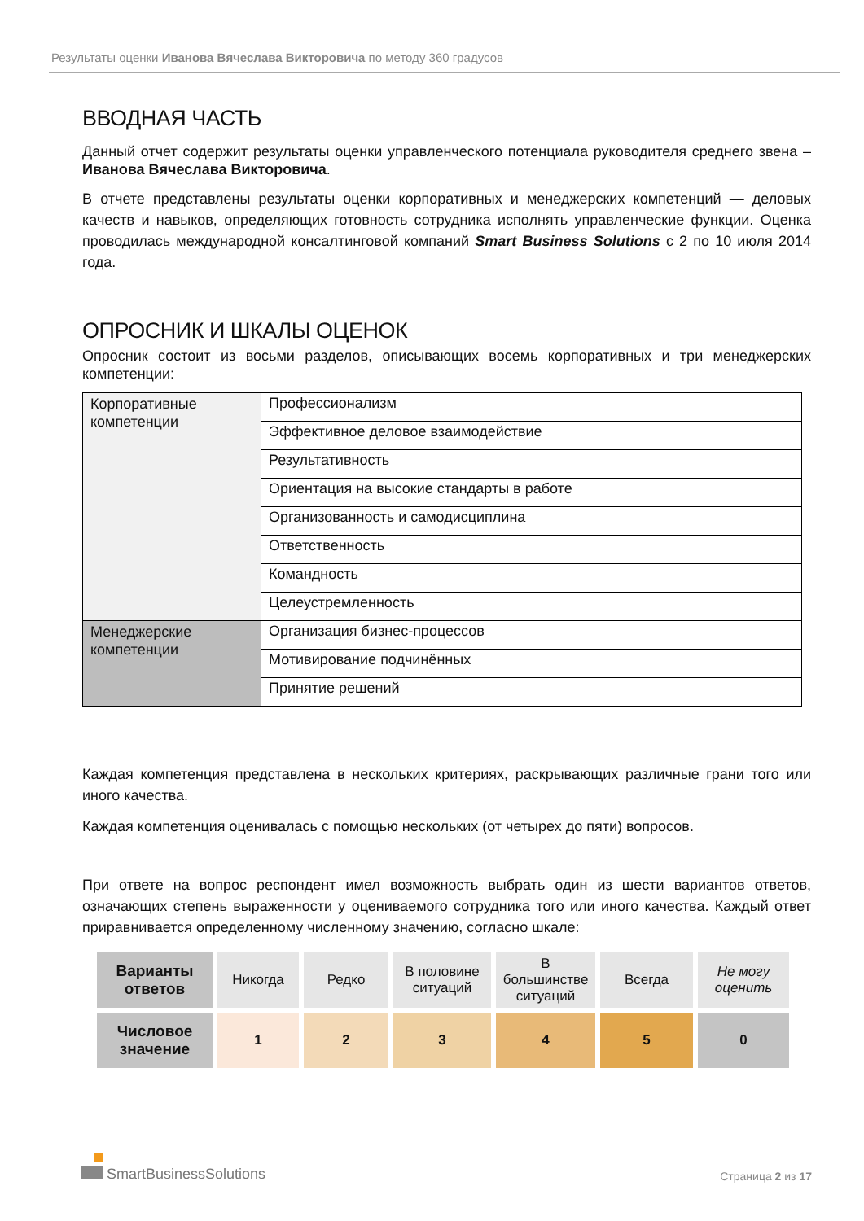Результаты оценки Иванова Вячеслава Викторовича по методу 360 градусов
ВВОДНАЯ ЧАСТЬ
Данный отчет содержит результаты оценки управленческого потенциала руководителя среднего звена – Иванова Вячеслава Викторовича.
В отчете представлены результаты оценки корпоративных и менеджерских компетенций — деловых качеств и навыков, определяющих готовность сотрудника исполнять управленческие функции. Оценка проводилась международной консалтинговой компаний Smart Business Solutions с 2 по 10 июля 2014 года.
ОПРОСНИК И ШКАЛЫ ОЦЕНОК
Опросник состоит из восьми разделов, описывающих восемь корпоративных и три менеджерских компетенции:
| Корпоративные компетенции | Профессионализм |
| | Эффективное деловое взаимодействие |
| | Результативность |
| | Ориентация на высокие стандарты в работе |
| | Организованность и самодисциплина |
| | Ответственность |
| | Командность |
| | Целеустремленность |
| Менеджерские компетенции | Организация бизнес-процессов |
| | Мотивирование подчинённых |
| | Принятие решений |
Каждая компетенция представлена в нескольких критериях, раскрывающих различные грани того или иного качества.
Каждая компетенция оценивалась с помощью нескольких (от четырех до пяти) вопросов.
При ответе на вопрос респондент имел возможность выбрать один из шести вариантов ответов, означающих степень выраженности у оцениваемого сотрудника того или иного качества. Каждый ответ приравнивается определенному численному значению, согласно шкале:
| Варианты ответов | Никогда | Редко | В половине ситуаций | В большинстве ситуаций | Всегда | Не могу оценить |
| Числовое значение | 1 | 2 | 3 | 4 | 5 | 0 |
SmartBusinessSolutions
Страница 2 из 17